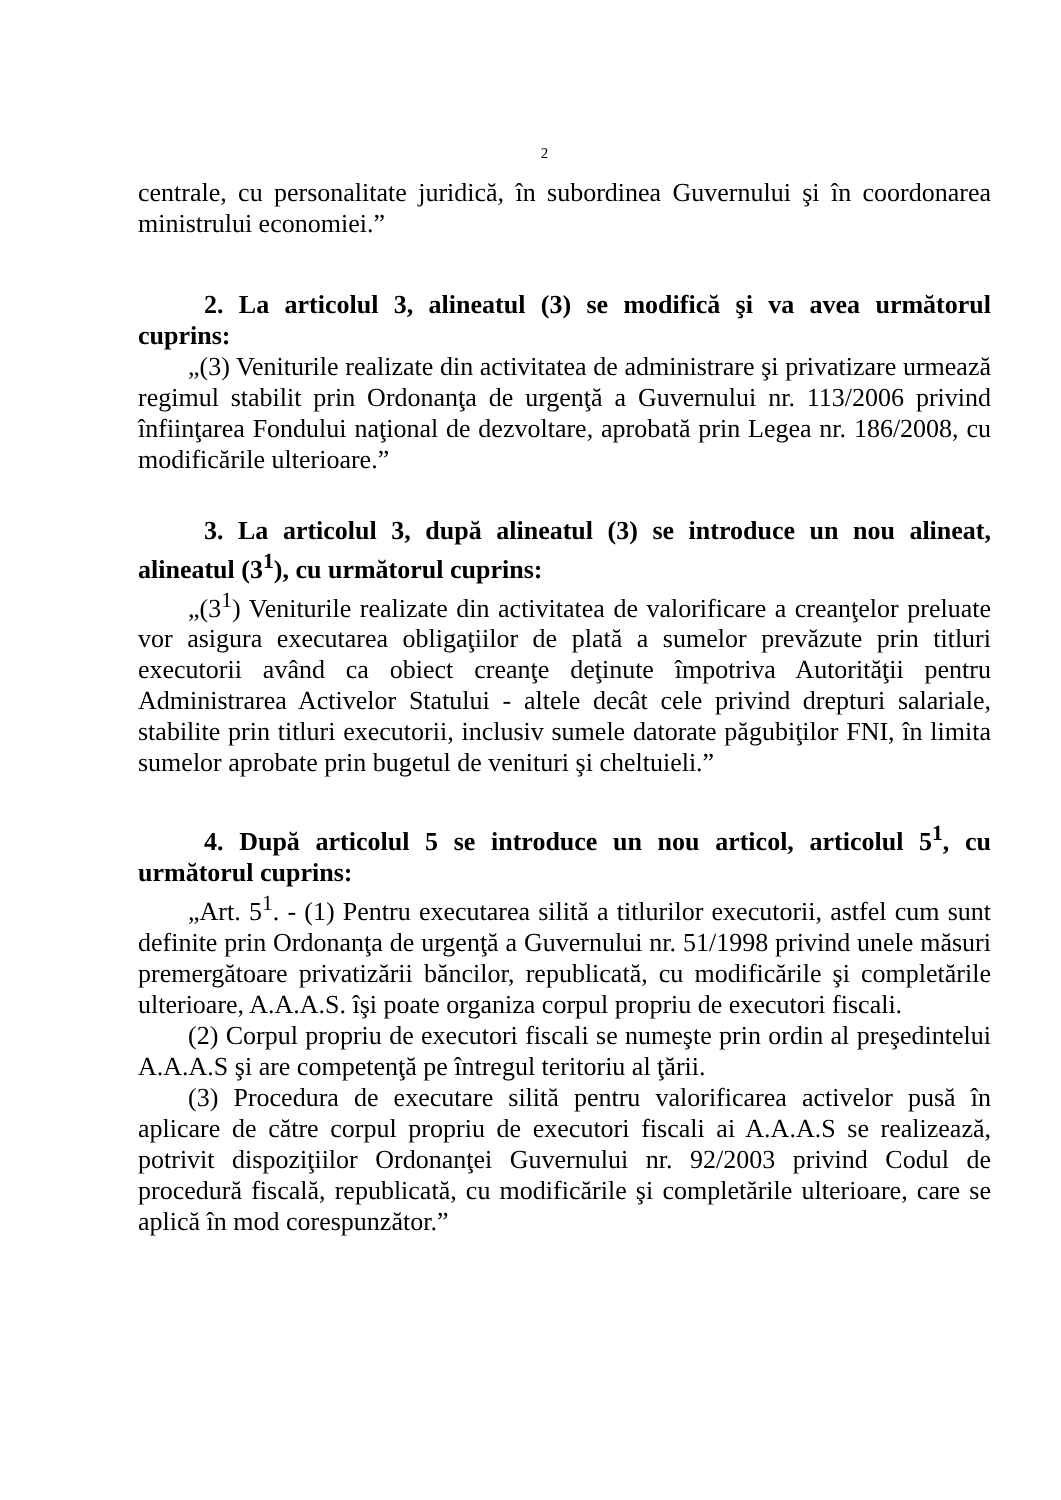2
centrale, cu personalitate juridică, în subordinea Guvernului şi în coordonarea ministrului economiei.”
2. La articolul 3, alineatul (3) se modifică şi va avea următorul cuprins:
„(3) Veniturile realizate din activitatea de administrare şi privatizare urmează regimul stabilit prin Ordonanţa de urgenţă a Guvernului nr. 113/2006 privind înfiinţarea Fondului naţional de dezvoltare, aprobată prin Legea nr. 186/2008, cu modificările ulterioare.”
3. La articolul 3, după alineatul (3) se introduce un nou alineat, alineatul (3<sup>1</sup>), cu următorul cuprins:
„(3<sup>1</sup>) Veniturile realizate din activitatea de valorificare a creanţelor preluate vor asigura executarea obligaţiilor de plată a sumelor prevăzute prin titluri executorii având ca obiect creanţe deţinute împotriva Autorităţii pentru Administrarea Activelor Statului - altele decât cele privind drepturi salariale, stabilite prin titluri executorii, inclusiv sumele datorate păgubiţilor FNI, în limita sumelor aprobate prin bugetul de venituri şi cheltuieli.”
4. După articolul 5 se introduce un nou articol, articolul 5<sup>1</sup>, cu următorul cuprins:
„Art. 5<sup>1</sup>. - (1) Pentru executarea silită a titlurilor executorii, astfel cum sunt definite prin Ordonanţa de urgenţă a Guvernului nr. 51/1998 privind unele măsuri premergătoare privatizării băncilor, republicată, cu modificările şi completările ulterioare, A.A.A.S. îşi poate organiza corpul propriu de executori fiscali.
(2) Corpul propriu de executori fiscali se numeşte prin ordin al preşedintelui A.A.A.S şi are competenţă pe întregul teritoriu al ţării.
(3) Procedura de executare silită pentru valorificarea activelor pusă în aplicare de către corpul propriu de executori fiscali ai A.A.A.S se realizează, potrivit dispoziţiilor Ordonanţei Guvernului nr. 92/2003 privind Codul de procedură fiscală, republicată, cu modificările şi completările ulterioare, care se aplică în mod corespunzător.”